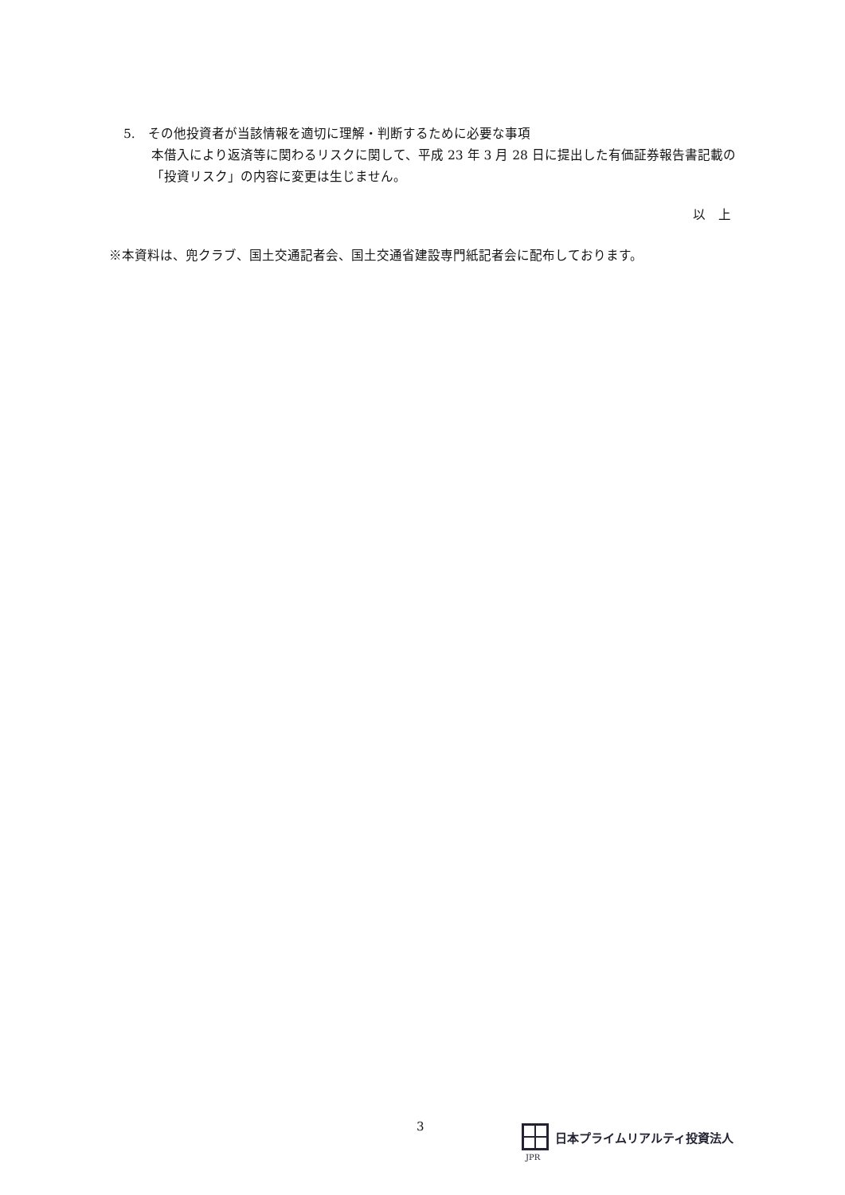5.　その他投資者が当該情報を適切に理解・判断するために必要な事項
本借入により返済等に関わるリスクに関して、平成 23 年 3 月 28 日に提出した有価証券報告書記載の「投資リスク」の内容に変更は生じません。
以　上
※本資料は、兜クラブ、国土交通記者会、国土交通省建設専門紙記者会に配布しております。
3 日本プライムリアルティ投資法人
JPR